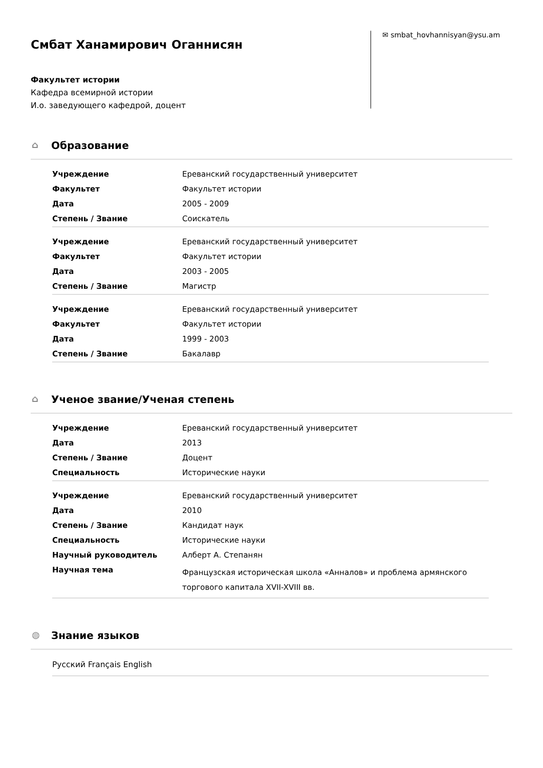Смбат Ханамирович Оганнисян
Факультет истории
Кафедра всемирной истории
И.о. заведующего кафедрой, доцент
✉ smbat_hovhannisyan@ysu.am
⌂ Образование
| Учреждение | Ереванский государственный университет |
| Факультет | Факультет истории |
| Дата | 2005 - 2009 |
| Степень / Звание | Соискатель |
| Учреждение | Ереванский государственный университет |
| Факультет | Факультет истории |
| Дата | 2003 - 2005 |
| Степень / Звание | Магистр |
| Учреждение | Ереванский государственный университет |
| Факультет | Факультет истории |
| Дата | 1999 - 2003 |
| Степень / Звание | Бакалавр |
⌂ Ученое звание/Ученая степень
| Учреждение | Ереванский государственный университет |
| Дата | 2013 |
| Степень / Звание | Доцент |
| Специальность | Исторические науки |
| Учреждение | Ереванский государственный университет |
| Дата | 2010 |
| Степень / Звание | Кандидат наук |
| Специальность | Исторические науки |
| Научный руководитель | Алберт А. Степанян |
| Научная тема | Французская историческая школа «Анналов» и проблема армянского торгового капитала XVII-XVIII вв. |
◍ Знание языков
Русский Français English